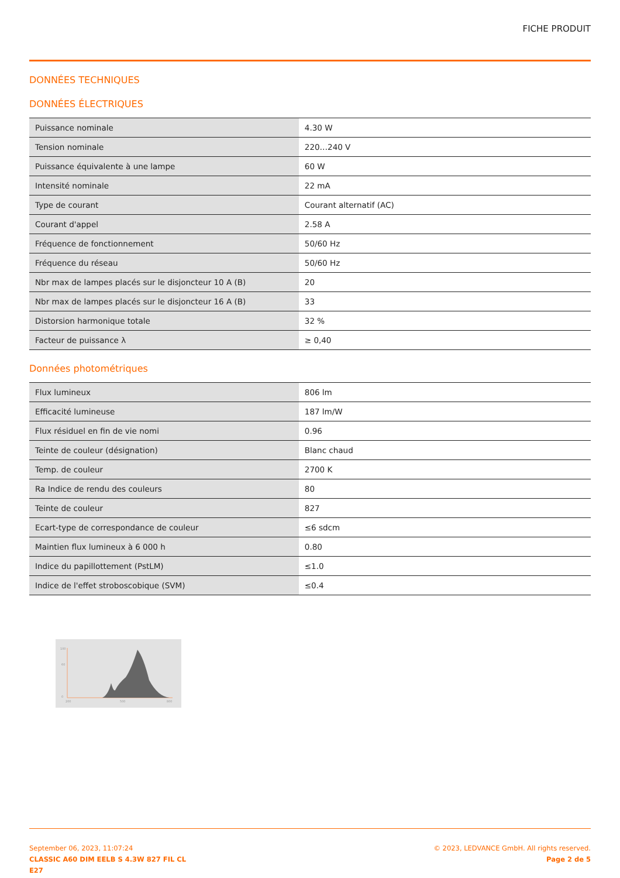FICHE PRODUIT
DONNÉES TECHNIQUES
DONNÉES ÉLECTRIQUES
| Puissance nominale | 4.30 W |
| Tension nominale | 220…240 V |
| Puissance équivalente à une lampe | 60 W |
| Intensité nominale | 22 mA |
| Type de courant | Courant alternatif (AC) |
| Courant d'appel | 2.58 A |
| Fréquence de fonctionnement | 50/60 Hz |
| Fréquence du réseau | 50/60 Hz |
| Nbr max de lampes placés sur le disjoncteur 10 A (B) | 20 |
| Nbr max de lampes placés sur le disjoncteur 16 A (B) | 33 |
| Distorsion harmonique totale | 32 % |
| Facteur de puissance λ | ≥ 0,40 |
Données photométriques
| Flux lumineux | 806 lm |
| Efficacité lumineuse | 187 lm/W |
| Flux résiduel en fin de vie nomi | 0.96 |
| Teinte de couleur (désignation) | Blanc chaud |
| Temp. de couleur | 2700 K |
| Ra Indice de rendu des couleurs | 80 |
| Teinte de couleur | 827 |
| Ecart-type de correspondance de couleur | ≤6 sdcm |
| Maintien flux lumineux à 6 000 h | 0.80 |
| Indice du papillottement (PstLM) | ≤1.0 |
| Indice de l'effet stroboscobique (SVM) | ≤0.4 |
100
60
0
200
500
800
September 06, 2023, 11:07:24
CLASSIC A60 DIM EELB S 4.3W 827 FIL CL
E27
© 2023, LEDVANCE GmbH. All rights reserved.
Page 2 de 5